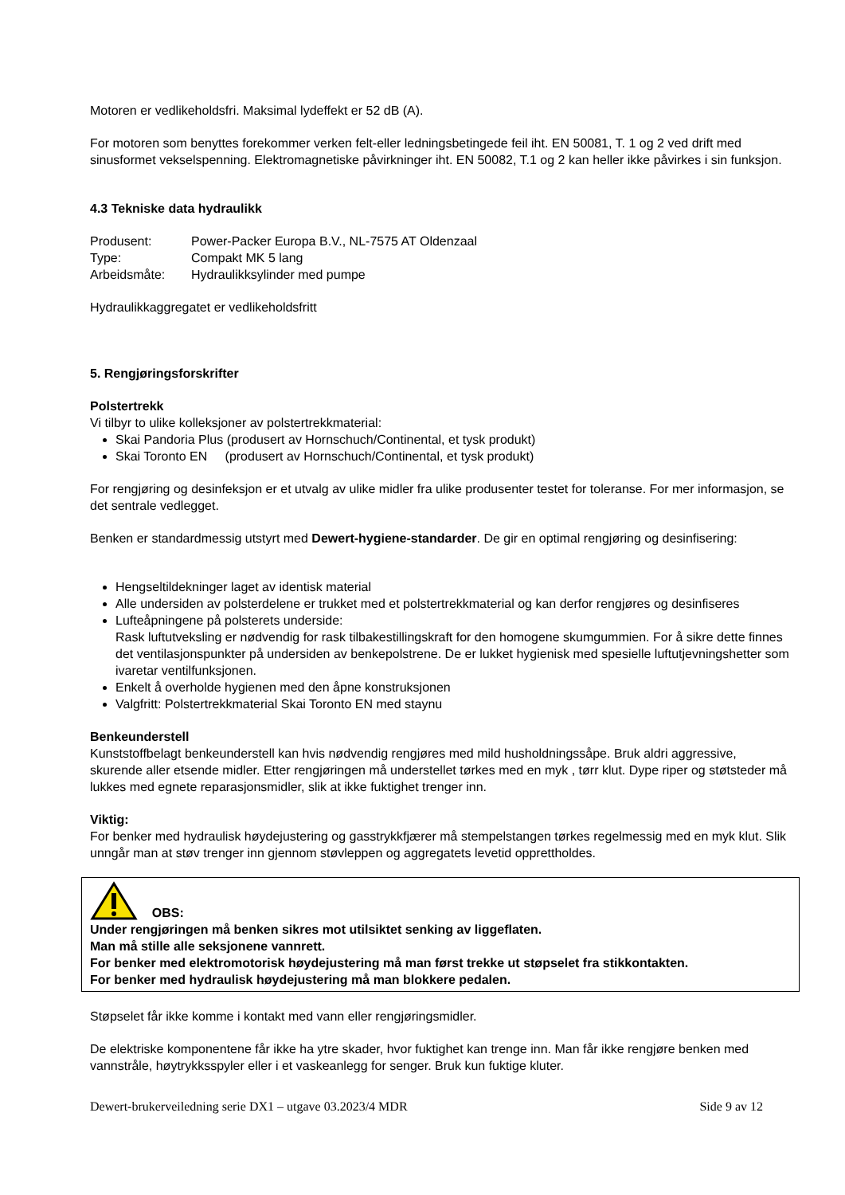Motoren er vedlikeholdsfri. Maksimal lydeffekt er 52 dB (A).
For motoren som benyttes forekommer verken felt-eller ledningsbetingede feil iht. EN 50081, T. 1 og 2 ved drift med sinusformet vekselspenning. Elektromagnetiske påvirkninger iht. EN 50082, T.1 og 2 kan heller ikke påvirkes i sin funksjon.
4.3 Tekniske data hydraulikk
| Produsent: | Power-Packer Europa B.V., NL-7575 AT Oldenzaal |
| Type: | Compakt MK 5 lang |
| Arbeidsmåte: | Hydraulikksylinder med pumpe |
Hydraulikkaggregatet er vedlikeholdsfritt
5. Rengjøringsforskrifter
Polstertrekk
Vi tilbyr to ulike kolleksjoner av polstertrekkmaterial:
Skai Pandoria Plus (produsert av Hornschuch/Continental, et tysk produkt)
Skai Toronto EN (produsert av Hornschuch/Continental, et tysk produkt)
For rengjøring og desinfeksjon er et utvalg av ulike midler fra ulike produsenter testet for toleranse. For mer informasjon, se det sentrale vedlegget.
Benken er standardmessig utstyrt med Dewert-hygiene-standarder. De gir en optimal rengjøring og desinfisering:
Hengseltildekninger laget av identisk material
Alle undersiden av polsterdelene er trukket med et polstertrekkmaterial og kan derfor rengjøres og desinfiseres
Lufteåpningene på polsterets underside:
Rask luftutveksling er nødvendig for rask tilbakestillingskraft for den homogene skumgummien. For å sikre dette finnes det ventilasjonspunkter på undersiden av benkepolstrene. De er lukket hygienisk med spesielle luftutjevningshetter som ivaretar ventilfunksjonen.
Enkelt å overholde hygienen med den åpne konstruksjonen
Valgfritt: Polstertrekkmaterial Skai Toronto EN med staynu
Benkeunderstell
Kunststoffbelagt benkeunderstell kan hvis nødvendig rengjøres med mild husholdningssåpe. Bruk aldri aggressive, skurende aller etsende midler. Etter rengjøringen må understellet tørkes med en myk , tørr klut. Dype riper og støtsteder må lukkes med egnete reparasjonsmidler, slik at ikke fuktighet trenger inn.
Viktig:
For benker med hydraulisk høydejustering og gasstrykkfjærer må stempelstangen tørkes regelmessig med en myk klut. Slik unngår man at støv trenger inn gjennom støvleppen og aggregatets levetid opprettholdes.
OBS:
Under rengjøringen må benken sikres mot utilsiktet senking av liggeflaten.
Man må stille alle seksjonene vannrett.
For benker med elektromotorisk høydejustering må man først trekke ut støpselet fra stikkontakten.
For benker med hydraulisk høydejustering må man blokkere pedalen.
Støpselet får ikke komme i kontakt med vann eller rengjøringsmidler.
De elektriske komponentene får ikke ha ytre skader, hvor fuktighet kan trenge inn. Man får ikke rengjøre benken med vannstråle, høytrykksspyler eller i et vaskeanlegg for senger. Bruk kun fuktige kluter.
Dewert-brukerveiledning serie DX1 – utgave 03.2023/4 MDR Side 9 av 12